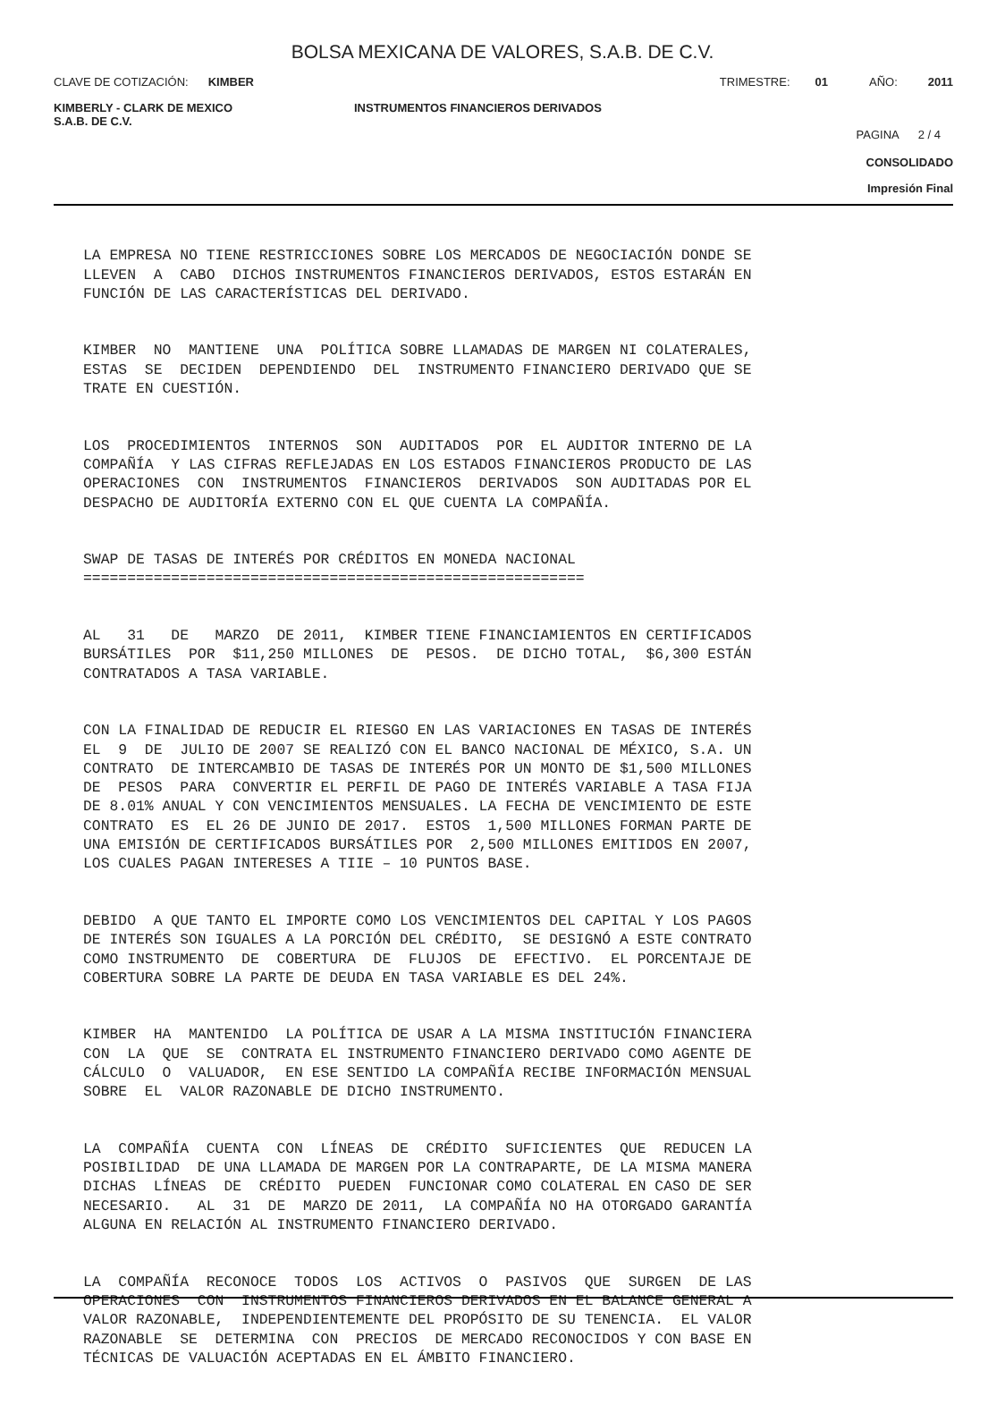BOLSA MEXICANA DE VALORES, S.A.B. DE C.V.
CLAVE DE COTIZACIÓN: KIMBER TRIMESTRE: 01 AÑO: 2011
KIMBERLY - CLARK DE MEXICO
S.A.B. DE C.V. INSTRUMENTOS FINANCIEROS DERIVADOS
PAGINA 2 / 4
CONSOLIDADO
Impresión Final
LA EMPRESA NO TIENE RESTRICCIONES SOBRE LOS MERCADOS DE NEGOCIACIÓN DONDE SE LLEVEN A CABO DICHOS INSTRUMENTOS FINANCIEROS DERIVADOS, ESTOS ESTARÁN EN FUNCIÓN DE LAS CARACTERÍSTICAS DEL DERIVADO.
KIMBER NO MANTIENE UNA POLÍTICA SOBRE LLAMADAS DE MARGEN NI COLATERALES, ESTAS SE DECIDEN DEPENDIENDO DEL INSTRUMENTO FINANCIERO DERIVADO QUE SE TRATE EN CUESTIÓN.
LOS PROCEDIMIENTOS INTERNOS SON AUDITADOS POR EL AUDITOR INTERNO DE LA COMPAÑÍA Y LAS CIFRAS REFLEJADAS EN LOS ESTADOS FINANCIEROS PRODUCTO DE LAS OPERACIONES CON INSTRUMENTOS FINANCIEROS DERIVADOS SON AUDITADAS POR EL DESPACHO DE AUDITORÍA EXTERNO CON EL QUE CUENTA LA COMPAÑÍA.
SWAP DE TASAS DE INTERÉS POR CRÉDITOS EN MONEDA NACIONAL =========================================================
AL 31 DE MARZO DE 2011, KIMBER TIENE FINANCIAMIENTOS EN CERTIFICADOS BURSÁTILES POR $11,250 MILLONES DE PESOS. DE DICHO TOTAL, $6,300 ESTÁN CONTRATADOS A TASA VARIABLE.
CON LA FINALIDAD DE REDUCIR EL RIESGO EN LAS VARIACIONES EN TASAS DE INTERÉS EL 9 DE JULIO DE 2007 SE REALIZÓ CON EL BANCO NACIONAL DE MÉXICO, S.A. UN CONTRATO DE INTERCAMBIO DE TASAS DE INTERÉS POR UN MONTO DE $1,500 MILLONES DE PESOS PARA CONVERTIR EL PERFIL DE PAGO DE INTERÉS VARIABLE A TASA FIJA DE 8.01% ANUAL Y CON VENCIMIENTOS MENSUALES. LA FECHA DE VENCIMIENTO DE ESTE CONTRATO ES EL 26 DE JUNIO DE 2017. ESTOS 1,500 MILLONES FORMAN PARTE DE UNA EMISIÓN DE CERTIFICADOS BURSÁTILES POR 2,500 MILLONES EMITIDOS EN 2007, LOS CUALES PAGAN INTERESES A TIIE – 10 PUNTOS BASE.
DEBIDO A QUE TANTO EL IMPORTE COMO LOS VENCIMIENTOS DEL CAPITAL Y LOS PAGOS DE INTERÉS SON IGUALES A LA PORCIÓN DEL CRÉDITO, SE DESIGNÓ A ESTE CONTRATO COMO INSTRUMENTO DE COBERTURA DE FLUJOS DE EFECTIVO. EL PORCENTAJE DE COBERTURA SOBRE LA PARTE DE DEUDA EN TASA VARIABLE ES DEL 24%.
KIMBER HA MANTENIDO LA POLÍTICA DE USAR A LA MISMA INSTITUCIÓN FINANCIERA CON LA QUE SE CONTRATA EL INSTRUMENTO FINANCIERO DERIVADO COMO AGENTE DE CÁLCULO O VALUADOR, EN ESE SENTIDO LA COMPAÑÍA RECIBE INFORMACIÓN MENSUAL SOBRE EL VALOR RAZONABLE DE DICHO INSTRUMENTO.
LA COMPAÑÍA CUENTA CON LÍNEAS DE CRÉDITO SUFICIENTES QUE REDUCEN LA POSIBILIDAD DE UNA LLAMADA DE MARGEN POR LA CONTRAPARTE, DE LA MISMA MANERA DICHAS LÍNEAS DE CRÉDITO PUEDEN FUNCIONAR COMO COLATERAL EN CASO DE SER NECESARIO. AL 31 DE MARZO DE 2011, LA COMPAÑÍA NO HA OTORGADO GARANTÍA ALGUNA EN RELACIÓN AL INSTRUMENTO FINANCIERO DERIVADO.
LA COMPAÑÍA RECONOCE TODOS LOS ACTIVOS O PASIVOS QUE SURGEN DE LAS OPERACIONES CON INSTRUMENTOS FINANCIEROS DERIVADOS EN EL BALANCE GENERAL A VALOR RAZONABLE, INDEPENDIENTEMENTE DEL PROPÓSITO DE SU TENENCIA. EL VALOR RAZONABLE SE DETERMINA CON PRECIOS DE MERCADO RECONOCIDOS Y CON BASE EN TÉCNICAS DE VALUACIÓN ACEPTADAS EN EL ÁMBITO FINANCIERO.